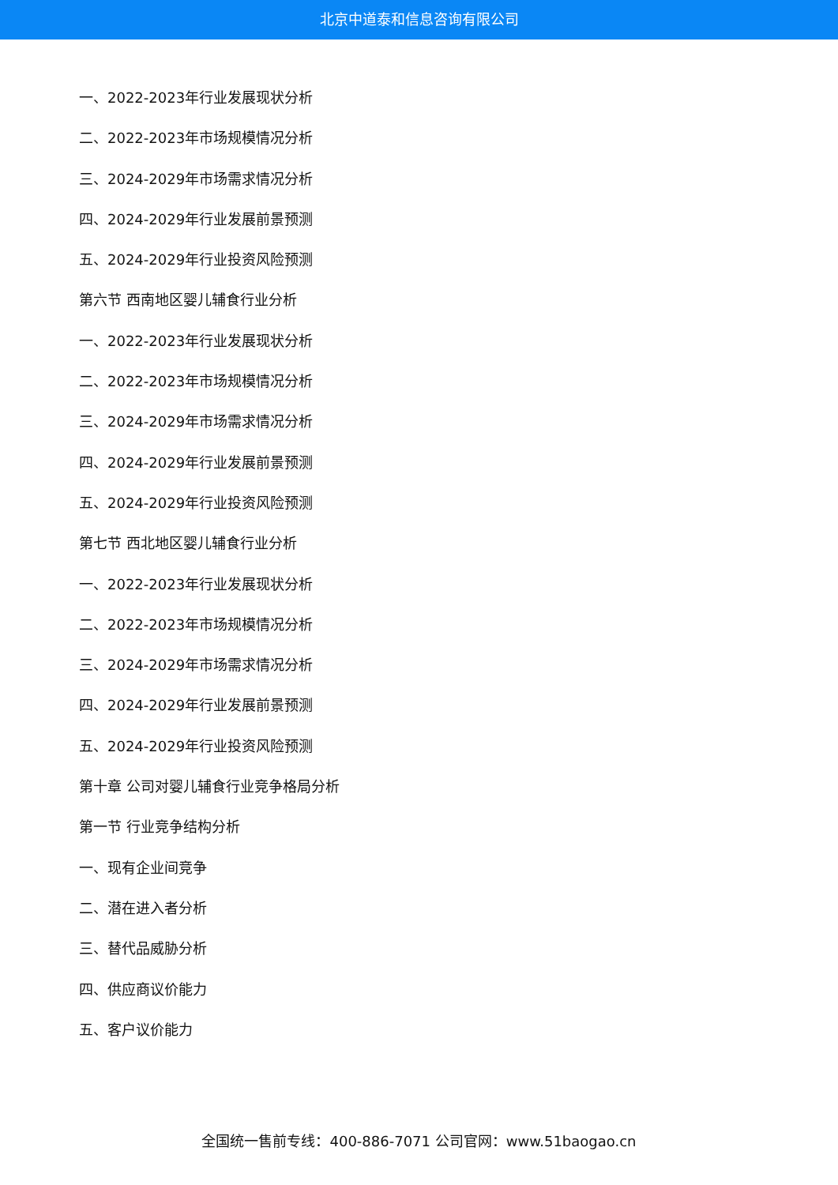北京中道泰和信息咨询有限公司
一、2022-2023年行业发展现状分析
二、2022-2023年市场规模情况分析
三、2024-2029年市场需求情况分析
四、2024-2029年行业发展前景预测
五、2024-2029年行业投资风险预测
第六节 西南地区婴儿辅食行业分析
一、2022-2023年行业发展现状分析
二、2022-2023年市场规模情况分析
三、2024-2029年市场需求情况分析
四、2024-2029年行业发展前景预测
五、2024-2029年行业投资风险预测
第七节 西北地区婴儿辅食行业分析
一、2022-2023年行业发展现状分析
二、2022-2023年市场规模情况分析
三、2024-2029年市场需求情况分析
四、2024-2029年行业发展前景预测
五、2024-2029年行业投资风险预测
第十章 公司对婴儿辅食行业竞争格局分析
第一节 行业竞争结构分析
一、现有企业间竞争
二、潜在进入者分析
三、替代品威胁分析
四、供应商议价能力
五、客户议价能力
全国统一售前专线：400-886-7071 公司官网：www.51baogao.cn